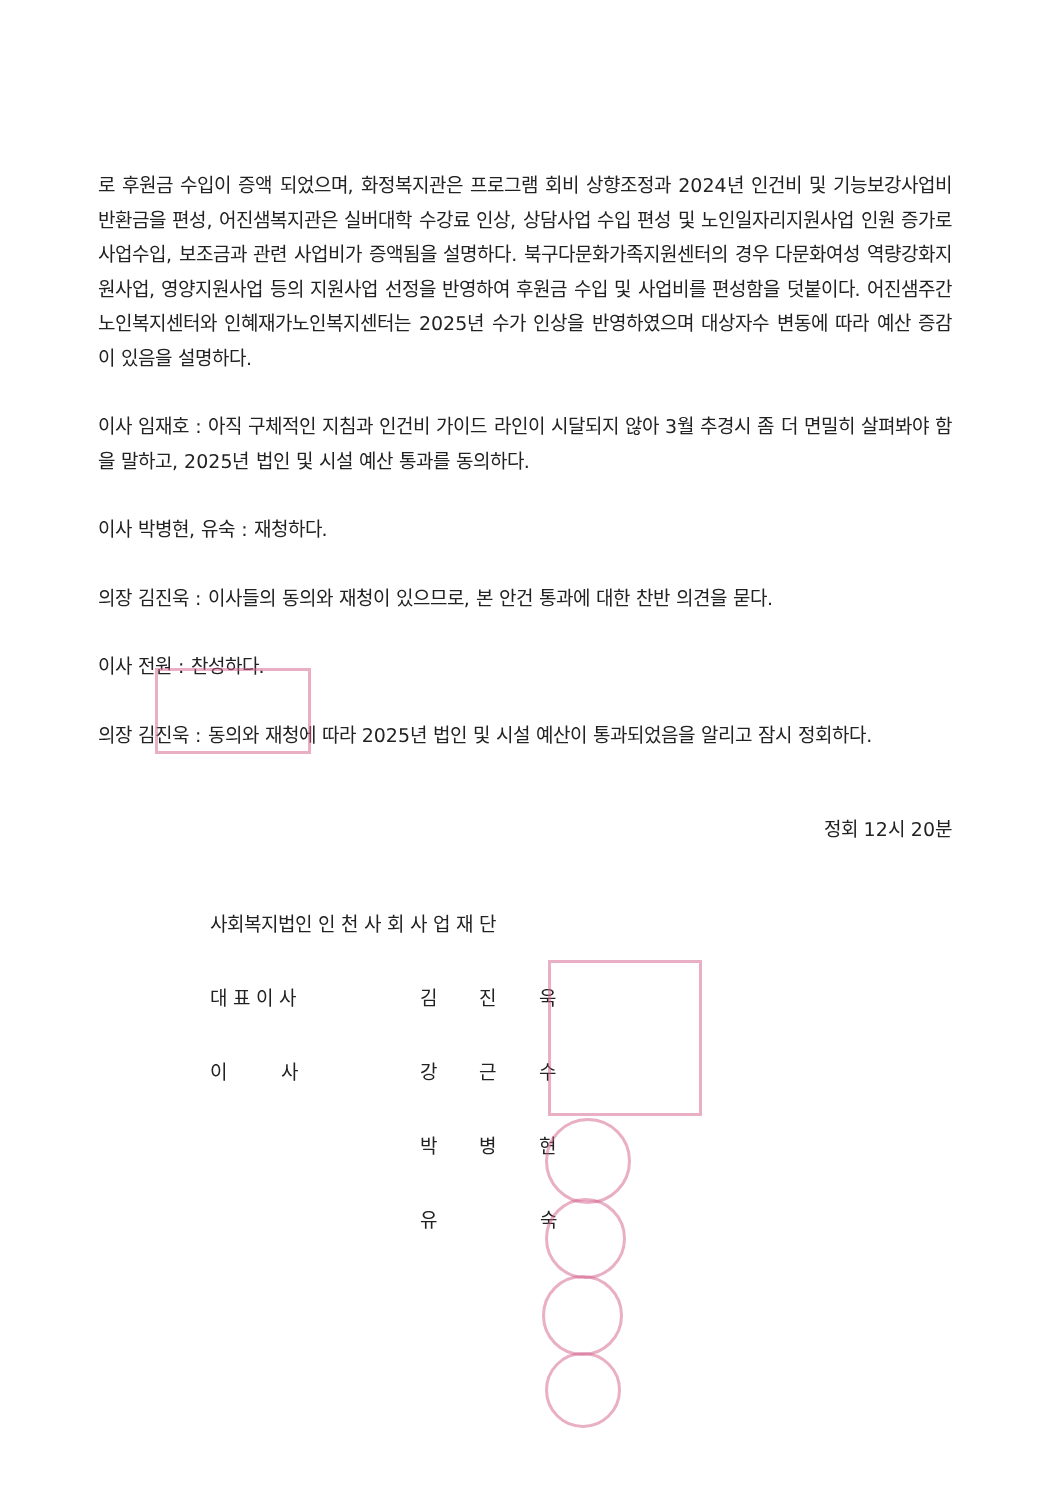로 후원금 수입이 증액 되었으며, 화정복지관은 프로그램 회비 상향조정과 2024년 인건비 및 기능보강사업비 반환금을 편성, 어진샘복지관은 실버대학 수강료 인상, 상담사업 수입 편성 및 노인일자리지원사업 인원 증가로 사업수입, 보조금과 관련 사업비가 증액됨을 설명하다. 북구다문화가족지원센터의 경우 다문화여성 역량강화지원사업, 영양지원사업 등의 지원사업 선정을 반영하여 후원금 수입 및 사업비를 편성함을 덧붙이다. 어진샘주간노인복지센터와 인혜재가노인복지센터는 2025년 수가 인상을 반영하였으며 대상자수 변동에 따라 예산 증감이 있음을 설명하다.
이사 임재호 : 아직 구체적인 지침과 인건비 가이드 라인이 시달되지 않아 3월 추경시 좀 더 면밀히 살펴봐야 함을 말하고, 2025년 법인 및 시설 예산 통과를 동의하다.
이사 박병현, 유숙 : 재청하다.
의장 김진욱 : 이사들의 동의와 재청이 있으므로, 본 안건 통과에 대한 찬반 의견을 묻다.
이사 전원 : 찬성하다.
의장 김진욱 : 동의와 재청에 따라 2025년 법인 및 시설 예산이 통과되었음을 알리고 잠시 정회하다.
정회 12시 20분
사회복지법인 인 천 사 회 사 업 재 단
대 표 이 사 김 진 욱
이 사 강 근 수
박 병 현
유 숙